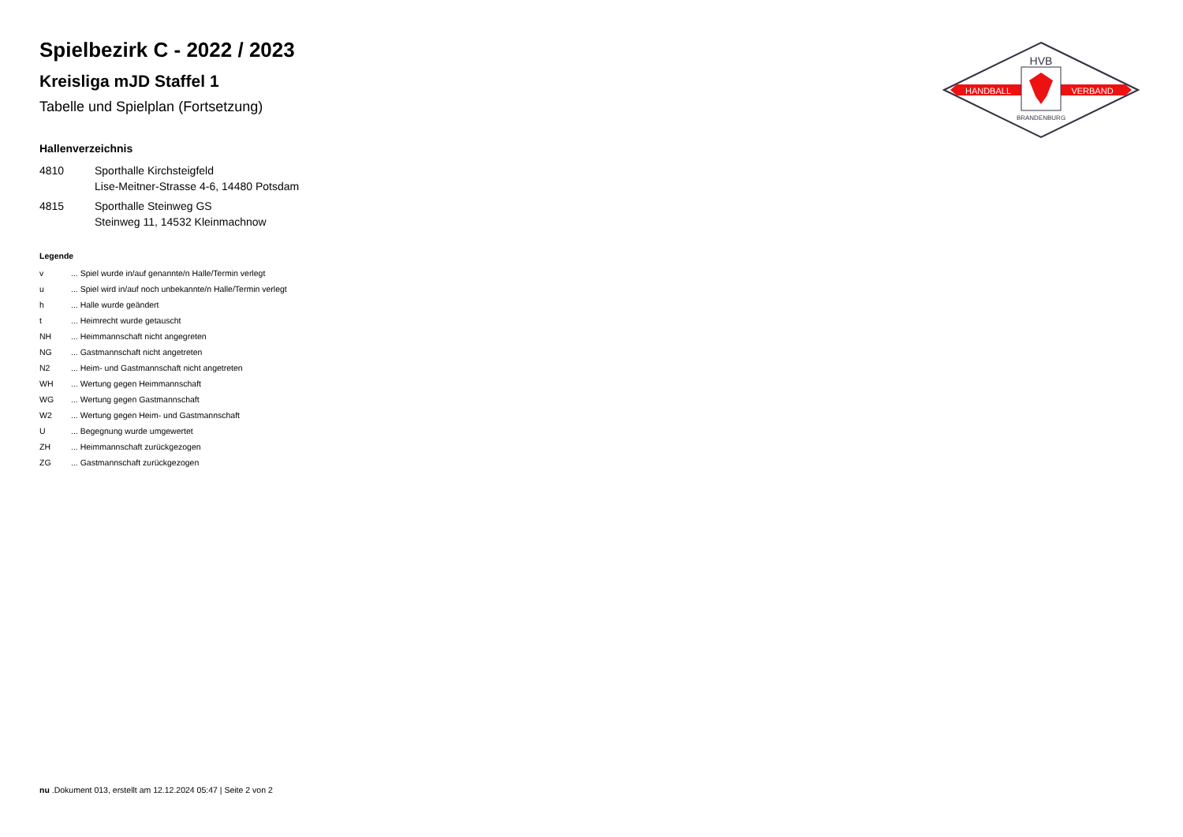Spielbezirk C - 2022 / 2023
Kreisliga mJD Staffel 1
Tabelle und Spielplan (Fortsetzung)
Hallenverzeichnis
| 4810 | Sporthalle Kirchsteigfeld Lise-Meitner-Strasse 4-6, 14480 Potsdam |
| 4815 | Sporthalle Steinweg GS Steinweg 11, 14532 Kleinmachnow |
Legende
| v | ... Spiel wurde in/auf genannte/n Halle/Termin verlegt |
| u | ... Spiel wird in/auf noch unbekannte/n Halle/Termin verlegt |
| h | ... Halle wurde geändert |
| t | ... Heimrecht wurde getauscht |
| NH | ... Heimmannschaft nicht angegreten |
| NG | ... Gastmannschaft nicht angetreten |
| N2 | ... Heim- und Gastmannschaft nicht angetreten |
| WH | ... Wertung gegen Heimmannschaft |
| WG | ... Wertung gegen Gastmannschaft |
| W2 | ... Wertung gegen Heim- und Gastmannschaft |
| U | ... Begegnung wurde umgewertet |
| ZH | ... Heimmannschaft zurückgezogen |
| ZG | ... Gastmannschaft zurückgezogen |
HVB
HANDBALL
VERBAND
BRANDENBURG
nu .Dokument 013, erstellt am 12.12.2024 05:47 | Seite 2 von 2